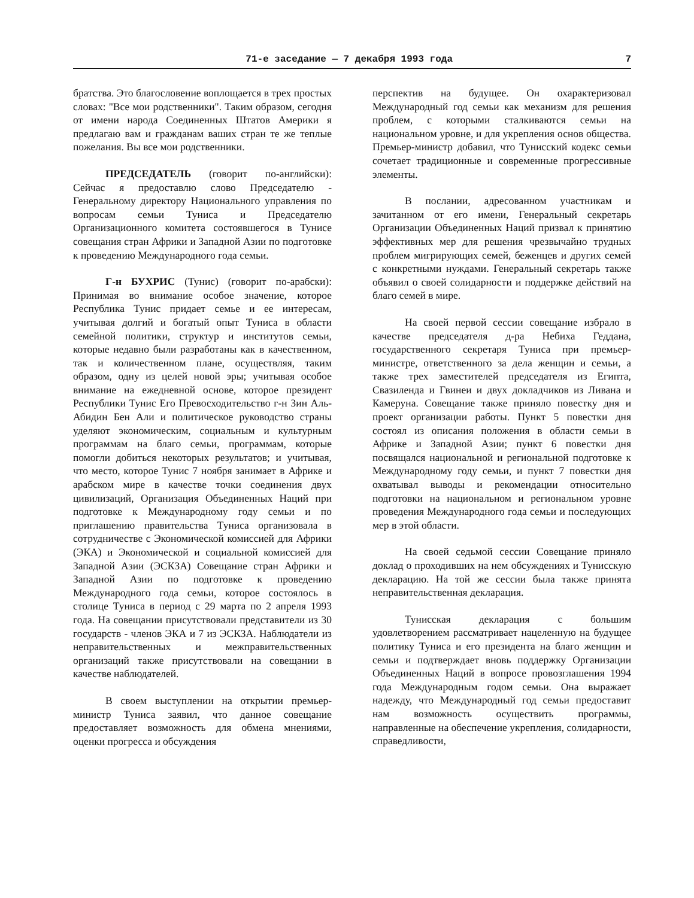71-е заседание — 7 декабря 1993 года 7
братства. Это благословение воплощается в трех простых словах: "Все мои родственники". Таким образом, сегодня от имени народа Соединенных Штатов Америки я предлагаю вам и гражданам ваших стран те же теплые пожелания. Вы все мои родственники.
ПРЕДСЕДАТЕЛЬ (говорит по-английски): Сейчас я предоставлю слово Председателю - Генеральному директору Национального управления по вопросам семьи Туниса и Председателю Организационного комитета состоявшегося в Тунисе совещания стран Африки и Западной Азии по подготовке к проведению Международного года семьи.
Г-н БУХРИС (Тунис) (говорит по-арабски): Принимая во внимание особое значение, которое Республика Тунис придает семье и ее интересам, учитывая долгий и богатый опыт Туниса в области семейной политики, структур и институтов семьи, которые недавно были разработаны как в качественном, так и количественном плане, осуществляя, таким образом, одну из целей новой эры; учитывая особое внимание на ежедневной основе, которое президент Республики Тунис Его Превосходительство г-н Зин Аль-Абидин Бен Али и политическое руководство страны уделяют экономическим, социальным и культурным программам на благо семьи, программам, которые помогли добиться некоторых результатов; и учитывая, что место, которое Тунис 7 ноября занимает в Африке и арабском мире в качестве точки соединения двух цивилизаций, Организация Объединенных Наций при подготовке к Международному году семьи и по приглашению правительства Туниса организовала в сотрудничестве с Экономической комиссией для Африки (ЭКА) и Экономической и социальной комиссией для Западной Азии (ЭСКЗА) Совещание стран Африки и Западной Азии по подготовке к проведению Международного года семьи, которое состоялось в столице Туниса в период с 29 марта по 2 апреля 1993 года. На совещании присутствовали представители из 30 государств - членов ЭКА и 7 из ЭСКЗА. Наблюдатели из неправительственных и межправительственных организаций также присутствовали на совещании в качестве наблюдателей.
В своем выступлении на открытии премьер-министр Туниса заявил, что данное совещание предоставляет возможность для обмена мнениями, оценки прогресса и обсуждения
перспектив на будущее. Он охарактеризовал Международный год семьи как механизм для решения проблем, с которыми сталкиваются семьи на национальном уровне, и для укрепления основ общества. Премьер-министр добавил, что Тунисский кодекс семьи сочетает традиционные и современные прогрессивные элементы.
В послании, адресованном участникам и зачитанном от его имени, Генеральный секретарь Организации Объединенных Наций призвал к принятию эффективных мер для решения чрезвычайно трудных проблем мигрирующих семей, беженцев и других семей с конкретными нуждами. Генеральный секретарь также объявил о своей солидарности и поддержке действий на благо семей в мире.
На своей первой сессии совещание избрало в качестве председателя д-ра Небиха Геддана, государственного секретаря Туниса при премьер-министре, ответственного за дела женщин и семьи, а также трех заместителей председателя из Египта, Свазиленда и Гвинеи и двух докладчиков из Ливана и Камеруна. Совещание также приняло повестку дня и проект организации работы. Пункт 5 повестки дня состоял из описания положения в области семьи в Африке и Западной Азии; пункт 6 повестки дня посвящался национальной и региональной подготовке к Международному году семьи, и пункт 7 повестки дня охватывал выводы и рекомендации относительно подготовки на национальном и региональном уровне проведения Международного года семьи и последующих мер в этой области.
На своей седьмой сессии Совещание приняло доклад о проходивших на нем обсуждениях и Тунисскую декларацию. На той же сессии была также принята неправительственная декларация.
Тунисская декларация с большим удовлетворением рассматривает нацеленную на будущее политику Туниса и его президента на благо женщин и семьи и подтверждает вновь поддержку Организации Объединенных Наций в вопросе провозглашения 1994 года Международным годом семьи. Она выражает надежду, что Международный год семьи предоставит нам возможность осуществить программы, направленные на обеспечение укрепления, солидарности, справедливости,